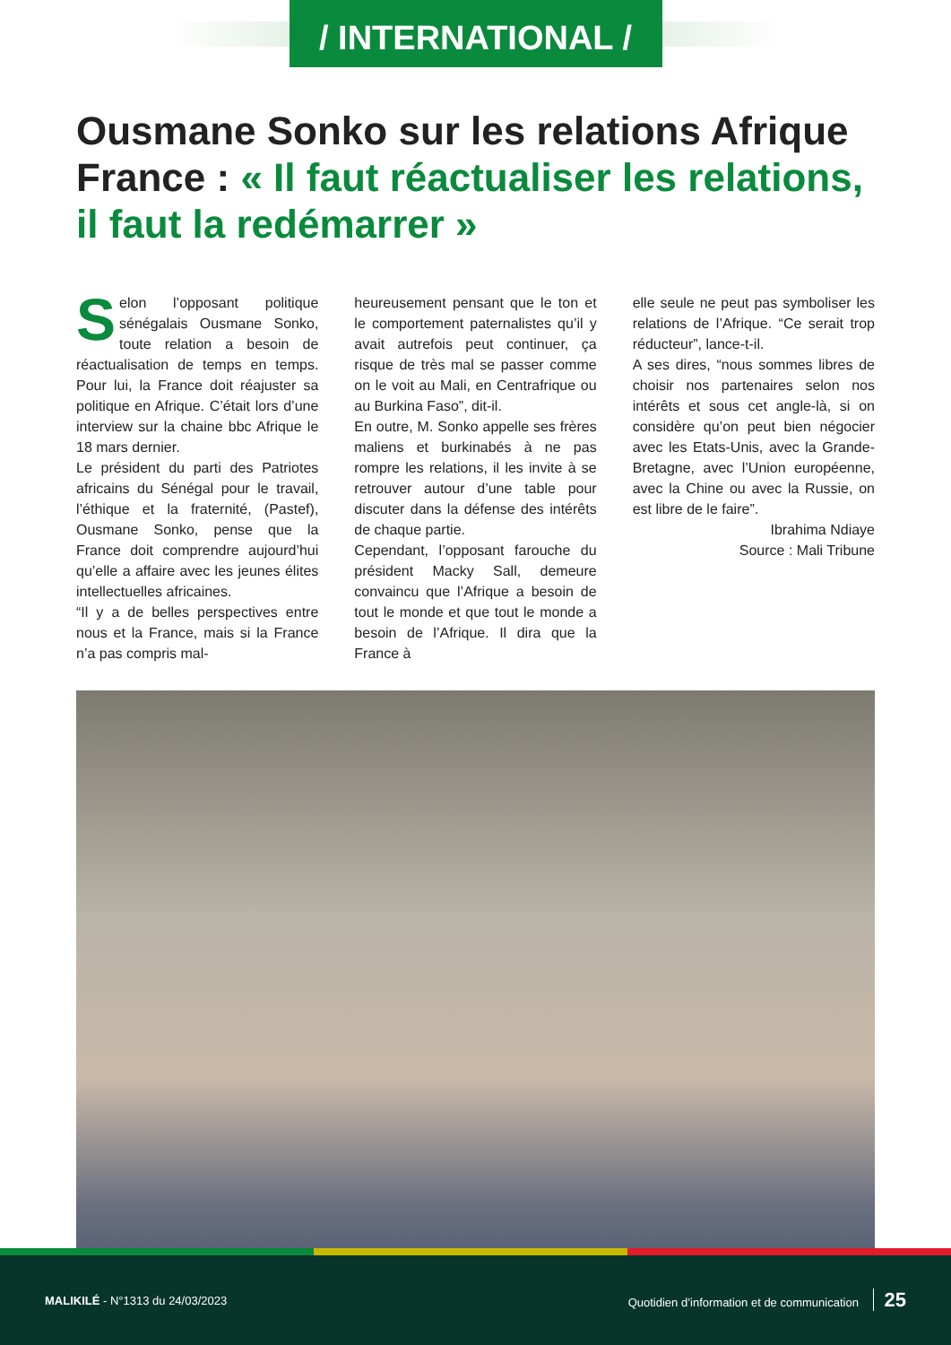/ INTERNATIONAL /
Ousmane Sonko sur les relations Afrique France : « Il faut réactualiser les relations, il faut la redémarrer »
Selon l’opposant politique sénégalais Ousmane Sonko, toute relation a besoin de réactualisation de temps en temps. Pour lui, la France doit réajuster sa politique en Afrique. C’était lors d’une interview sur la chaine bbc Afrique le 18 mars dernier.
Le président du parti des Patriotes africains du Sénégal pour le travail, l’éthique et la fraternité, (Pastef), Ousmane Sonko, pense que la France doit comprendre aujourd’hui qu’elle a affaire avec les jeunes élites intellectuelles africaines.
“Il y a de belles perspectives entre nous et la France, mais si la France n’a pas compris mal-
heureusement pensant que le ton et le comportement paternalistes qu’il y avait autrefois peut continuer, ça risque de très mal se passer comme on le voit au Mali, en Centrafrique ou au Burkina Faso”, dit-il.
En outre, M. Sonko appelle ses frères maliens et burkinabés à ne pas rompre les relations, il les invite à se retrouver autour d’une table pour discuter dans la défense des intérêts de chaque partie.
Cependant, l’opposant farouche du président Macky Sall, demeure convaincu que l’Afrique a besoin de tout le monde et que tout le monde a besoin de l’Afrique. Il dira que la France à
elle seule ne peut pas symboliser les relations de l’Afrique. “Ce serait trop réducteur”, lance-t-il.
A ses dires, “nous sommes libres de choisir nos partenaires selon nos intérêts et sous cet angle-là, si on considère qu’on peut bien négocier avec les Etats-Unis, avec la Grande-Bretagne, avec l’Union européenne, avec la Chine ou avec la Russie, on est libre de le faire”.
Ibrahima Ndiaye
Source : Mali Tribune
MALIKILÉ - N°1313 du 24/03/2023
Quotidien d’information et de communication 25